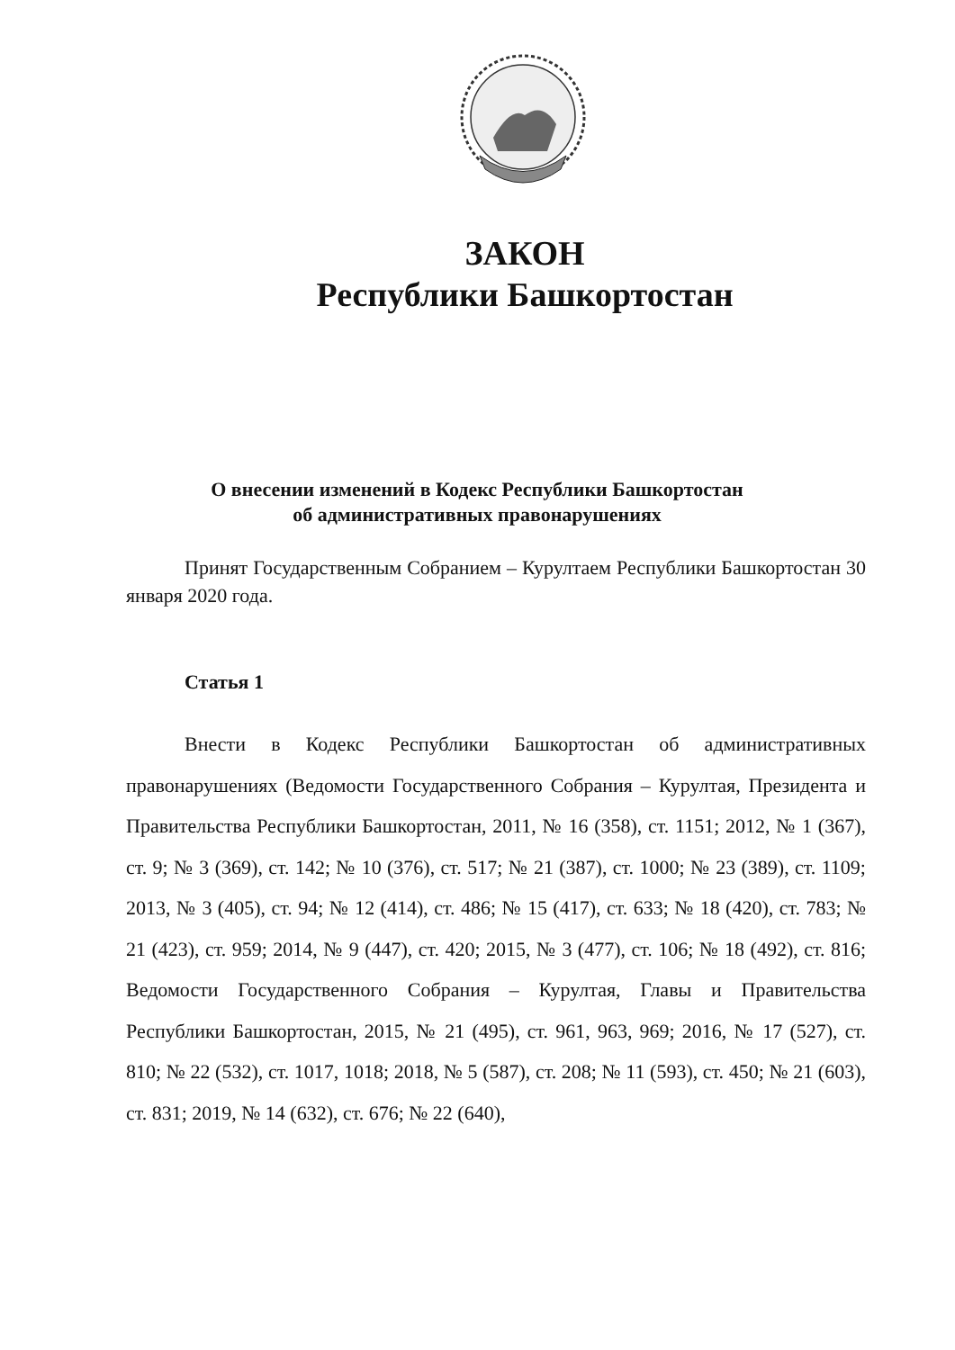ЗАКОН
Республики Башкортостан
О внесении изменений в Кодекс Республики Башкортостан
об административных правонарушениях
Принят Государственным Собранием – Курултаем Республики Башкортостан 30 января 2020 года.
Статья 1
Внести в Кодекс Республики Башкортостан об административных правонарушениях (Ведомости Государственного Собрания – Курултая, Президента и Правительства Республики Башкортостан, 2011, № 16 (358), ст. 1151; 2012, № 1 (367), ст. 9; № 3 (369), ст. 142; № 10 (376), ст. 517; № 21 (387), ст. 1000; № 23 (389), ст. 1109; 2013, № 3 (405), ст. 94; № 12 (414), ст. 486; № 15 (417), ст. 633; № 18 (420), ст. 783; № 21 (423), ст. 959; 2014, № 9 (447), ст. 420; 2015, № 3 (477), ст. 106; № 18 (492), ст. 816; Ведомости Государственного Собрания – Курултая, Главы и Правительства Республики Башкортостан, 2015, № 21 (495), ст. 961, 963, 969; 2016, № 17 (527), ст. 810; № 22 (532), ст. 1017, 1018; 2018, № 5 (587), ст. 208; № 11 (593), ст. 450; № 21 (603), ст. 831; 2019, № 14 (632), ст. 676; № 22 (640),